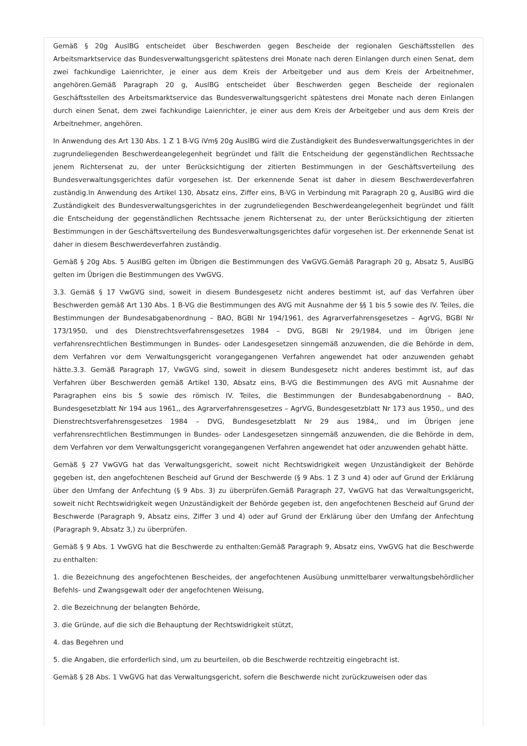Gemäß § 20g AuslBG entscheidet über Beschwerden gegen Bescheide der regionalen Geschäftsstellen des Arbeitsmarktservice das Bundesverwaltungsgericht spätestens drei Monate nach deren Einlangen durch einen Senat, dem zwei fachkundige Laienrichter, je einer aus dem Kreis der Arbeitgeber und aus dem Kreis der Arbeitnehmer, angehören.Gemäß Paragraph 20 g, AuslBG entscheidet über Beschwerden gegen Bescheide der regionalen Geschäftsstellen des Arbeitsmarktservice das Bundesverwaltungsgericht spätestens drei Monate nach deren Einlangen durch einen Senat, dem zwei fachkundige Laienrichter, je einer aus dem Kreis der Arbeitgeber und aus dem Kreis der Arbeitnehmer, angehören.
In Anwendung des Art 130 Abs. 1 Z 1 B-VG iVm§ 20g AuslBG wird die Zuständigkeit des Bundesverwaltungsgerichtes in der zugrundeliegenden Beschwerdeangelegenheit begründet und fällt die Entscheidung der gegenständlichen Rechtssache jenem Richtersenat zu, der unter Berücksichtigung der zitierten Bestimmungen in der Geschäftsverteilung des Bundesverwaltungsgerichtes dafür vorgesehen ist. Der erkennende Senat ist daher in diesem Beschwerdeverfahren zuständig.In Anwendung des Artikel 130, Absatz eins, Ziffer eins, B-VG in Verbindung mit Paragraph 20 g, AuslBG wird die Zuständigkeit des Bundesverwaltungsgerichtes in der zugrundeliegenden Beschwerdeangelegenheit begründet und fällt die Entscheidung der gegenständlichen Rechtssache jenem Richtersenat zu, der unter Berücksichtigung der zitierten Bestimmungen in der Geschäftsverteilung des Bundesverwaltungsgerichtes dafür vorgesehen ist. Der erkennende Senat ist daher in diesem Beschwerdeverfahren zuständig.
Gemäß § 20g Abs. 5 AuslBG gelten im Übrigen die Bestimmungen des VwGVG.Gemäß Paragraph 20 g, Absatz 5, AuslBG gelten im Übrigen die Bestimmungen des VwGVG.
3.3. Gemäß § 17 VwGVG sind, soweit in diesem Bundesgesetz nicht anderes bestimmt ist, auf das Verfahren über Beschwerden gemäß Art 130 Abs. 1 B-VG die Bestimmungen des AVG mit Ausnahme der §§ 1 bis 5 sowie des IV. Teiles, die Bestimmungen der Bundesabgabenordnung – BAO, BGBl Nr 194/1961, des Agrarverfahrensgesetzes – AgrVG, BGBl Nr 173/1950, und des Dienstrechtsverfahrensgesetzes 1984 – DVG, BGBl Nr 29/1984, und im Übrigen jene verfahrensrechtlichen Bestimmungen in Bundes- oder Landesgesetzen sinngemäß anzuwenden, die die Behörde in dem, dem Verfahren vor dem Verwaltungsgericht vorangegangenen Verfahren angewendet hat oder anzuwenden gehabt hätte.3.3. Gemäß Paragraph 17, VwGVG sind, soweit in diesem Bundesgesetz nicht anderes bestimmt ist, auf das Verfahren über Beschwerden gemäß Artikel 130, Absatz eins, B-VG die Bestimmungen des AVG mit Ausnahme der Paragraphen eins bis 5 sowie des römisch IV. Teiles, die Bestimmungen der Bundesabgabenordnung – BAO, Bundesgesetzblatt Nr 194 aus 1961,, des Agrarverfahrensgesetzes – AgrVG, Bundesgesetzblatt Nr 173 aus 1950,, und des Dienstrechtsverfahrensgesetzes 1984 – DVG, Bundesgesetzblatt Nr 29 aus 1984,, und im Übrigen jene verfahrensrechtlichen Bestimmungen in Bundes- oder Landesgesetzen sinngemäß anzuwenden, die die Behörde in dem, dem Verfahren vor dem Verwaltungsgericht vorangegangenen Verfahren angewendet hat oder anzuwenden gehabt hätte.
Gemäß § 27 VwGVG hat das Verwaltungsgericht, soweit nicht Rechtswidrigkeit wegen Unzuständigkeit der Behörde gegeben ist, den angefochtenen Bescheid auf Grund der Beschwerde (§ 9 Abs. 1 Z 3 und 4) oder auf Grund der Erklärung über den Umfang der Anfechtung (§ 9 Abs. 3) zu überprüfen.Gemäß Paragraph 27, VwGVG hat das Verwaltungsgericht, soweit nicht Rechtswidrigkeit wegen Unzuständigkeit der Behörde gegeben ist, den angefochtenen Bescheid auf Grund der Beschwerde (Paragraph 9, Absatz eins, Ziffer 3 und 4) oder auf Grund der Erklärung über den Umfang der Anfechtung (Paragraph 9, Absatz 3,) zu überprüfen.
Gemäß § 9 Abs. 1 VwGVG hat die Beschwerde zu enthalten:Gemäß Paragraph 9, Absatz eins, VwGVG hat die Beschwerde zu enthalten:
1. die Bezeichnung des angefochtenen Bescheides, der angefochtenen Ausübung unmittelbarer verwaltungsbehördlicher Befehls- und Zwangsgewalt oder der angefochtenen Weisung,
2. die Bezeichnung der belangten Behörde,
3. die Gründe, auf die sich die Behauptung der Rechtswidrigkeit stützt,
4. das Begehren und
5. die Angaben, die erforderlich sind, um zu beurteilen, ob die Beschwerde rechtzeitig eingebracht ist.
Gemäß § 28 Abs. 1 VwGVG hat das Verwaltungsgericht, sofern die Beschwerde nicht zurückzuweisen oder das